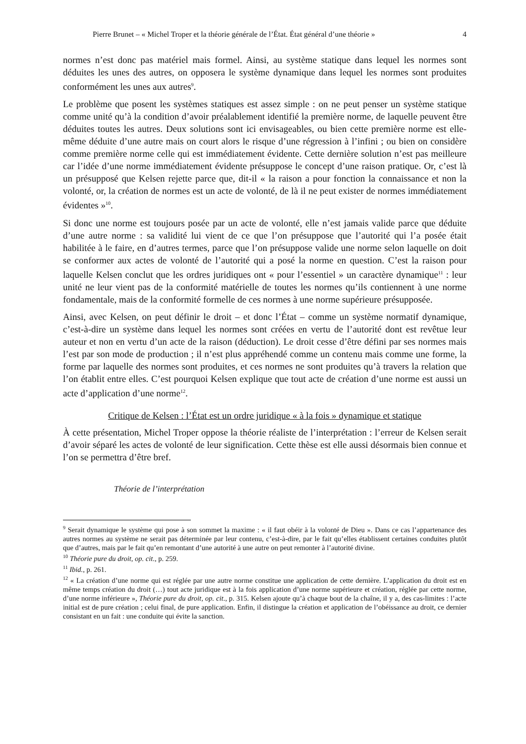Pierre Brunet – « Michel Troper et la théorie générale de l’État. État général d’une théorie » 4
normes n’est donc pas matériel mais formel. Ainsi, au système statique dans lequel les normes sont déduites les unes des autres, on opposera le système dynamique dans lequel les normes sont produites conformément les unes aux autres<sup>9</sup>.
Le problème que posent les systèmes statiques est assez simple : on ne peut penser un système statique comme unité qu’à la condition d’avoir préalablement identifié la première norme, de laquelle peuvent être déduites toutes les autres. Deux solutions sont ici envisageables, ou bien cette première norme est elle-même déduite d’une autre mais on court alors le risque d’une régression à l’infini ; ou bien on considère comme première norme celle qui est immédiatement évidente. Cette dernière solution n’est pas meilleure car l’idée d’une norme immédiatement évidente présuppose le concept d’une raison pratique. Or, c’est là un présupposé que Kelsen rejette parce que, dit-il « la raison a pour fonction la connaissance et non la volonté, or, la création de normes est un acte de volonté, de là il ne peut exister de normes immédiatement évidentes »<sup>10</sup>.
Si donc une norme est toujours posée par un acte de volonté, elle n’est jamais valide parce que déduite d’une autre norme : sa validité lui vient de ce que l’on présuppose que l’autorité qui l’a posée était habilitée à le faire, en d’autres termes, parce que l’on présuppose valide une norme selon laquelle on doit se conformer aux actes de volonté de l’autorité qui a posé la norme en question. C’est la raison pour laquelle Kelsen conclut que les ordres juridiques ont « pour l’essentiel » un caractère dynamique<sup>11</sup> : leur unité ne leur vient pas de la conformité matérielle de toutes les normes qu’ils contiennent à une norme fondamentale, mais de la conformité formelle de ces normes à une norme supérieure présupposée.
Ainsi, avec Kelsen, on peut définir le droit – et donc l’État – comme un système normatif dynamique, c’est-à-dire un système dans lequel les normes sont créées en vertu de l’autorité dont est revêtue leur auteur et non en vertu d’un acte de la raison (déduction). Le droit cesse d’être défini par ses normes mais l’est par son mode de production ; il n’est plus appréhendé comme un contenu mais comme une forme, la forme par laquelle des normes sont produites, et ces normes ne sont produites qu’à travers la relation que l’on établit entre elles. C’est pourquoi Kelsen explique que tout acte de création d’une norme est aussi un acte d’application d’une norme<sup>12</sup>.
Critique de Kelsen : l’État est un ordre juridique « à la fois » dynamique et statique
À cette présentation, Michel Troper oppose la théorie réaliste de l’interprétation : l’erreur de Kelsen serait d’avoir séparé les actes de volonté de leur signification. Cette thèse est elle aussi désormais bien connue et l’on se permettra d’être bref.
Théorie de l’interprétation
<sup>9</sup> Serait dynamique le système qui pose à son sommet la maxime : « il faut obéir à la volonté de Dieu ». Dans ce cas l’appartenance des autres normes au système ne serait pas déterminée par leur contenu, c’est-à-dire, par le fait qu’elles établissent certaines conduites plutôt que d’autres, mais par le fait qu’en remontant d’une autorité à une autre on peut remonter à l’autorité divine.
<sup>10</sup> Théorie pure du droit, op. cit., p. 259.
<sup>11</sup> Ibid., p. 261.
<sup>12</sup> « La création d’une norme qui est réglée par une autre norme constitue une application de cette dernière. L’application du droit est en même temps création du droit (…) tout acte juridique est à la fois application d’une norme supérieure et création, réglée par cette norme, d’une norme inférieure », Théorie pure du droit, op. cit., p. 315. Kelsen ajoute qu’à chaque bout de la chaîne, il y a, des cas-limites : l’acte initial est de pure création ; celui final, de pure application. Enfin, il distingue la création et application de l’obéissance au droit, ce dernier consistant en un fait : une conduite qui évite la sanction.